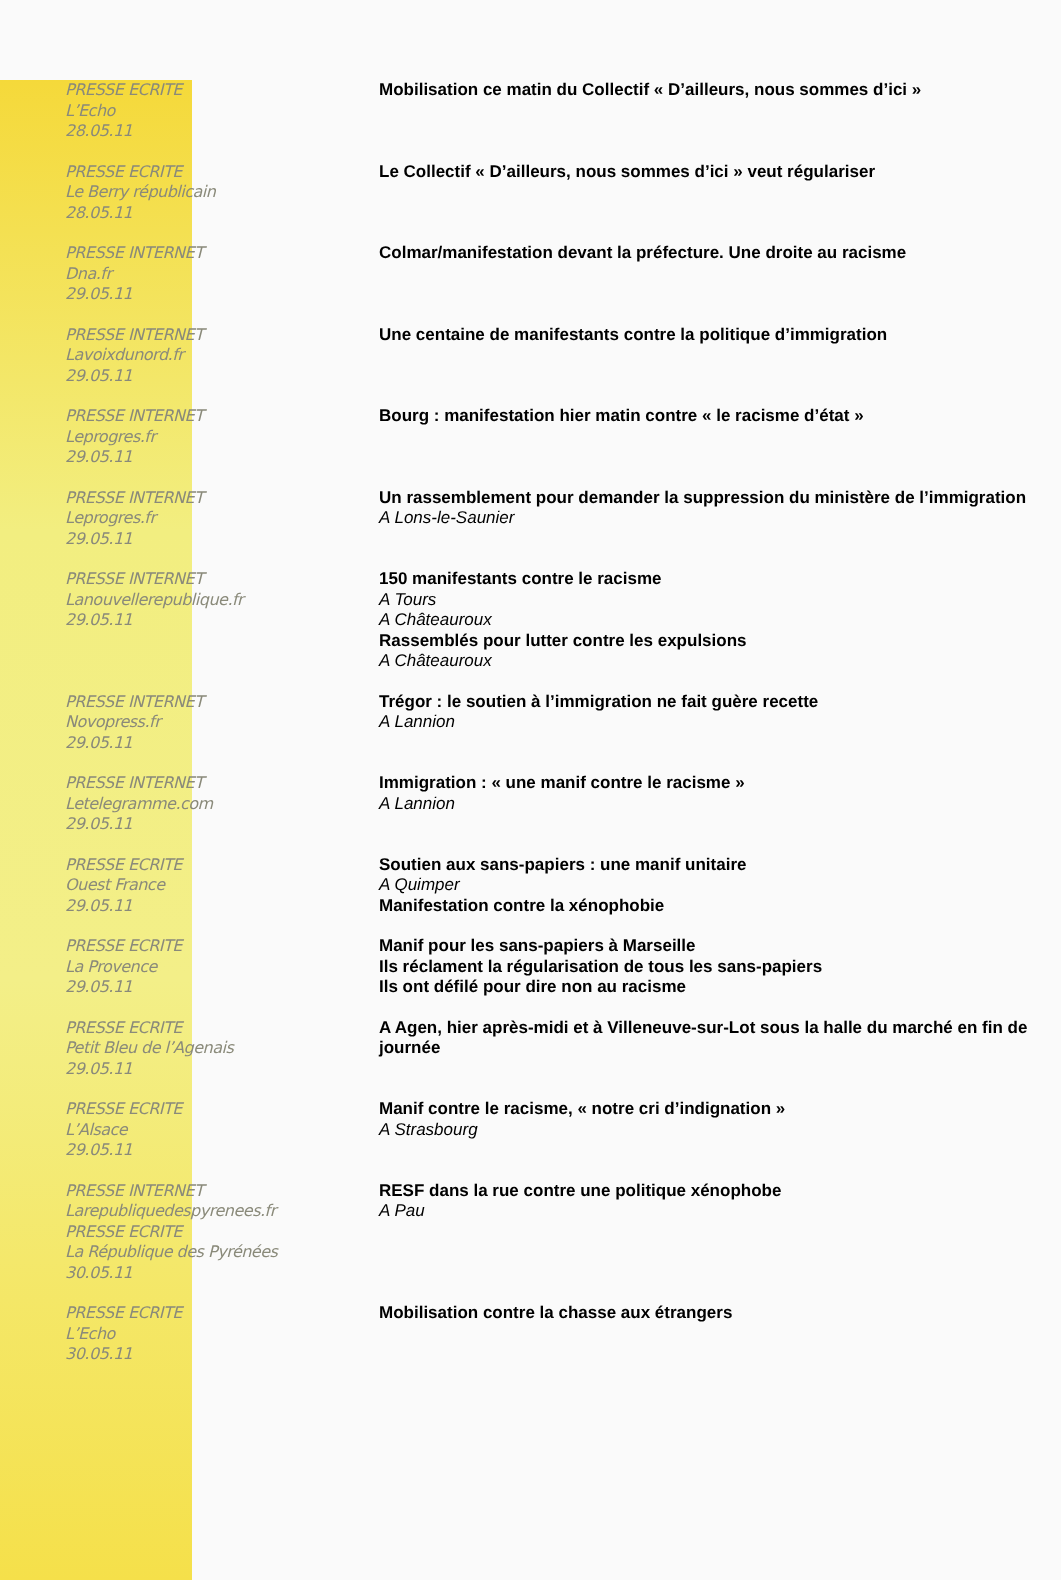| PRESSE ECRITE L’Echo 28.05.11 | Mobilisation ce matin du Collectif « D’ailleurs, nous sommes d’ici » |
| PRESSE ECRITE Le Berry républicain 28.05.11 | Le Collectif « D’ailleurs, nous sommes d’ici » veut régulariser |
| PRESSE INTERNET Dna.fr 29.05.11 | Colmar/manifestation devant la préfecture. Une droite au racisme |
| PRESSE INTERNET Lavoixdunord.fr 29.05.11 | Une centaine de manifestants contre la politique d’immigration |
| PRESSE INTERNET Leprogres.fr 29.05.11 | Bourg : manifestation hier matin contre « le racisme d’état » |
| PRESSE INTERNET Leprogres.fr 29.05.11 | Un rassemblement pour demander la suppression du ministère de l’immigration A Lons-le-Saunier |
| PRESSE INTERNET Lanouvellerepublique.fr 29.05.11 | 150 manifestants contre le racisme A Tours A Châteauroux Rassemblés pour lutter contre les expulsions A Châteauroux |
| PRESSE INTERNET Novopress.fr 29.05.11 | Trégor : le soutien à l’immigration ne fait guère recette A Lannion |
| PRESSE INTERNET Letelegramme.com 29.05.11 | Immigration : « une manif contre le racisme » A Lannion |
| PRESSE ECRITE Ouest France 29.05.11 | Soutien aux sans-papiers : une manif unitaire A Quimper Manifestation contre la xénophobie |
| PRESSE ECRITE La Provence 29.05.11 | Manif pour les sans-papiers à Marseille Ils réclament la régularisation de tous les sans-papiers Ils ont défilé pour dire non au racisme |
| PRESSE ECRITE Petit Bleu de l’Agenais 29.05.11 | A Agen, hier après-midi et à Villeneuve-sur-Lot sous la halle du marché en fin de journée |
| PRESSE ECRITE L’Alsace 29.05.11 | Manif contre le racisme, « notre cri d’indignation » A Strasbourg |
| PRESSE INTERNET Larepubliquedespyrenees.fr PRESSE ECRITE La République des Pyrénées 30.05.11 | RESF dans la rue contre une politique xénophobe A Pau |
| PRESSE ECRITE L’Echo 30.05.11 | Mobilisation contre la chasse aux étrangers |